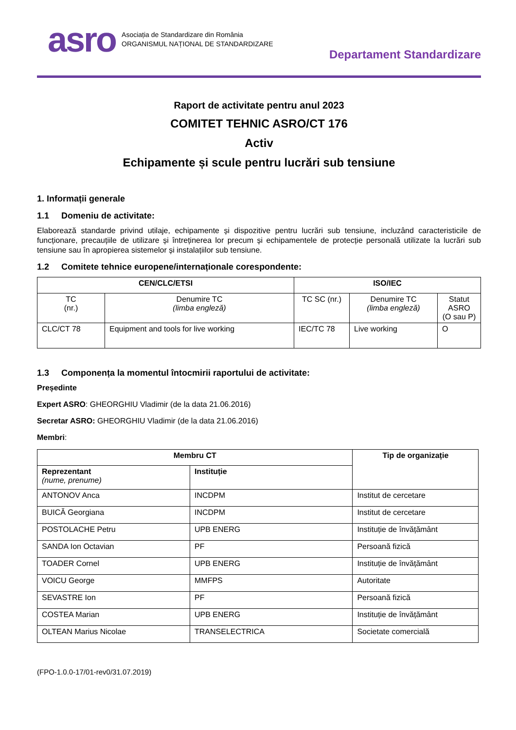asro Asociația de Standardizare din România
ORGANISMUL NAȚIONAL DE STANDARDIZARE
Departament Standardizare
Raport de activitate pentru anul 2023
COMITET TEHNIC ASRO/CT 176
Activ
Echipamente și scule pentru lucrări sub tensiune
1. Informații generale
1.1 Domeniu de activitate:
Elaborează standarde privind utilaje, echipamente și dispozitive pentru lucrări sub tensiune, incluzând caracteristicile de funcționare, precauțiile de utilizare și întreținerea lor precum și echipamentele de protecție personală utilizate la lucrări sub tensiune sau în apropierea sistemelor și instalațiilor sub tensiune.
1.2 Comitete tehnice europene/internaționale corespondente:
| CEN/CLC/ETSI | | ISO/IEC | | |
| --- | --- | --- | --- | --- |
| TC (nr.) | Denumire TC (limba engleză) | TC SC (nr.) | Denumire TC (limba engleză) | Statut ASRO (O sau P) |
| CLC/CT 78 | Equipment and tools for live working | IEC/TC 78 | Live working | O |
1.3 Componența la momentul întocmirii raportului de activitate:
Președinte
Expert ASRO: GHEORGHIU Vladimir (de la data 21.06.2016)
Secretar ASRO: GHEORGHIU Vladimir (de la data 21.06.2016)
Membri:
| Membru CT | | Tip de organizație |
| --- | --- | --- |
| Reprezentant (nume, prenume) | Instituție | |
| ANTONOV Anca | INCDPM | Institut de cercetare |
| BUICĂ Georgiana | INCDPM | Institut de cercetare |
| POSTOLACHE Petru | UPB ENERG | Instituție de învățământ |
| SANDA Ion Octavian | PF | Persoană fizică |
| TOADER Cornel | UPB ENERG | Instituție de învățământ |
| VOICU George | MMFPS | Autoritate |
| SEVASTRE Ion | PF | Persoană fizică |
| COSTEA Marian | UPB ENERG | Instituție de învățământ |
| OLTEAN Marius Nicolae | TRANSELECTRICA | Societate comercială |
(FPO-1.0.0-17/01-rev0/31.07.2019)